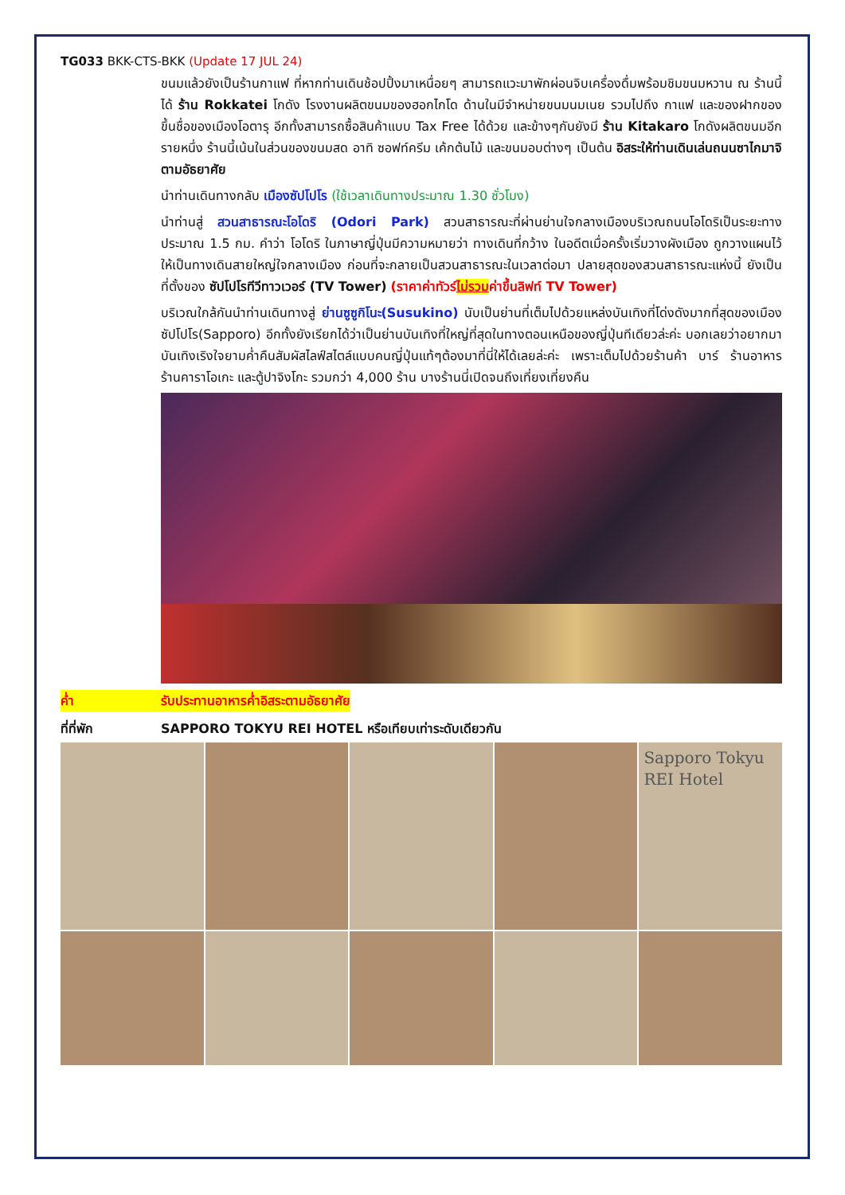TG033 BKK-CTS-BKK (Update 17 JUL 24)
ขนมแล้วยังเป็นร้านกาแฟ ที่หากท่านเดินช้อปปิ้งมาเหนื่อยๆ สามารถแวะมาพักผ่อนจิบเครื่องดื่มพร้อมชิมขนมหวาน ณ ร้านนี้ได้ ร้าน Rokkatei โกดัง โรงงานผลิตขนมของฮอกไกโด ด้านในมีจำหน่ายขนมนมเนย รวมไปถึง กาแฟ และของฝากของขึ้นชื่อของเมืองโอตารุ อีกทั้งสามารถซื้อสินค้าแบบ Tax Free ได้ด้วย และข้างๆกันยังมี ร้าน Kitakaro โกดังผลิตขนมอีกรายหนึ่ง ร้านนี้เน้นในส่วนของขนมสด อาทิ ซอฟท์ครีม เค้กต้นไม้ และขนมอบต่างๆ เป็นต้น อิสระให้ท่านเดินเล่นถนนซาไกมาจิตามอัธยาศัย
นำท่านเดินทางกลับ เมืองซัปโปโร (ใช้เวลาเดินทางประมาณ 1.30 ชั่วโมง)
นำท่านสู่ สวนสาธารณะโอโดริ (Odori Park) สวนสาธารณะที่ผ่านย่านใจกลางเมืองบริเวณถนนโอโดริเป็นระยะทางประมาณ 1.5 กม. คำว่า โอโดริ ในภาษาญี่ปุ่นมีความหมายว่า ทางเดินที่กว้าง ในอดีตเมื่อครั้งเริ่มวางผังเมือง ถูกวางแผนไว้ให้เป็นทางเดินสายใหญ่ใจกลางเมือง ก่อนที่จะกลายเป็นสวนสาธารณะในเวลาต่อมา ปลายสุดของสวนสาธารณะแห่งนี้ ยังเป็นที่ตั้งของ ซัปโปโรทีวีทาวเวอร์ (TV Tower) (ราคาค่าทัวร์ไม่รวมค่าขึ้นลิฟท์ TV Tower)
บริเวณใกล้กันนำท่านเดินทางสู่ ย่านซูซูกิโนะ(Susukino) นับเป็นย่านที่เต็มไปด้วยแหล่งบันเทิงที่โด่งดังมากที่สุดของเมืองซัปโปโร(Sapporo) อีกทั้งยังเรียกได้ว่าเป็นย่านบันเทิงที่ใหญ่ที่สุดในทางตอนเหนือของญี่ปุ่นทีเดียวล่ะค่ะ บอกเลยว่าอยากมาบันเทิงเริงใจยามค่ำคืนสัมผัสไลฟ์สไตล์แบบคนญี่ปุ่นแท้ๆต้องมาที่นี่ให้ได้เลยล่ะค่ะ เพราะเต็มไปด้วยร้านค้า บาร์ ร้านอาหาร ร้านคาราโอเกะ และตู้ปาจิงโกะ รวมกว่า 4,000 ร้าน บางร้านนี่เปิดจนถึงเที่ยงเที่ยงคืน
ค่ำ รับประทานอาหารค่ำอิสระตามอัธยาศัย
ที่ที่พัก SAPPORO TOKYU REI HOTEL หรือเทียบเท่าระดับเดียวกัน
Sapporo Tokyu REI Hotel